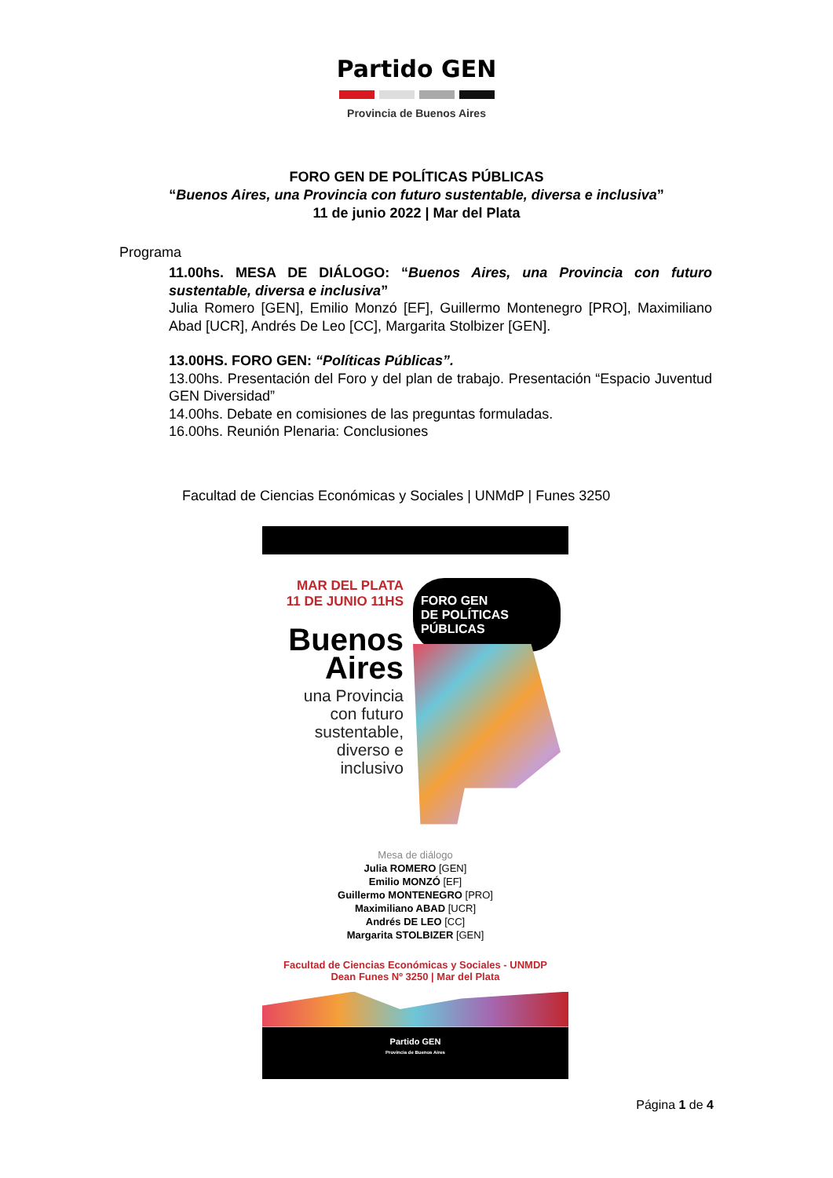Partido GEN
Provincia de Buenos Aires
FORO GEN DE POLÍTICAS PÚBLICAS
“Buenos Aires, una Provincia con futuro sustentable, diversa e inclusiva”
11 de junio 2022 | Mar del Plata
Programa
11.00hs. MESA DE DIÁLOGO: “Buenos Aires, una Provincia con futuro sustentable, diversa e inclusiva”
Julia Romero [GEN], Emilio Monzó [EF], Guillermo Montenegro [PRO], Maximiliano Abad [UCR], Andrés De Leo [CC], Margarita Stolbizer [GEN].
13.00HS. FORO GEN: “Políticas Públicas”.
13.00hs. Presentación del Foro y del plan de trabajo. Presentación “Espacio Juventud GEN Diversidad”
14.00hs. Debate en comisiones de las preguntas formuladas.
16.00hs. Reunión Plenaria: Conclusiones
Facultad de Ciencias Económicas y Sociales | UNMdP | Funes 3250
MAR DEL PLATA
11 DE JUNIO 11HS
Buenos
Aires
una Provincia
con futuro
sustentable,
diverso e
inclusivo
FORO GEN
DE POLÍTICAS
PÚBLICAS
Mesa de diálogo
Julia ROMERO [GEN]
Emilio MONZÓ [EF]
Guillermo MONTENEGRO [PRO]
Maximiliano ABAD [UCR]
Andrés DE LEO [CC]
Margarita STOLBIZER [GEN]
Facultad de Ciencias Económicas y Sociales - UNMDP
Dean Funes Nº 3250 | Mar del Plata
Partido GEN
Provincia de Buenos Aires
Página 1 de 4